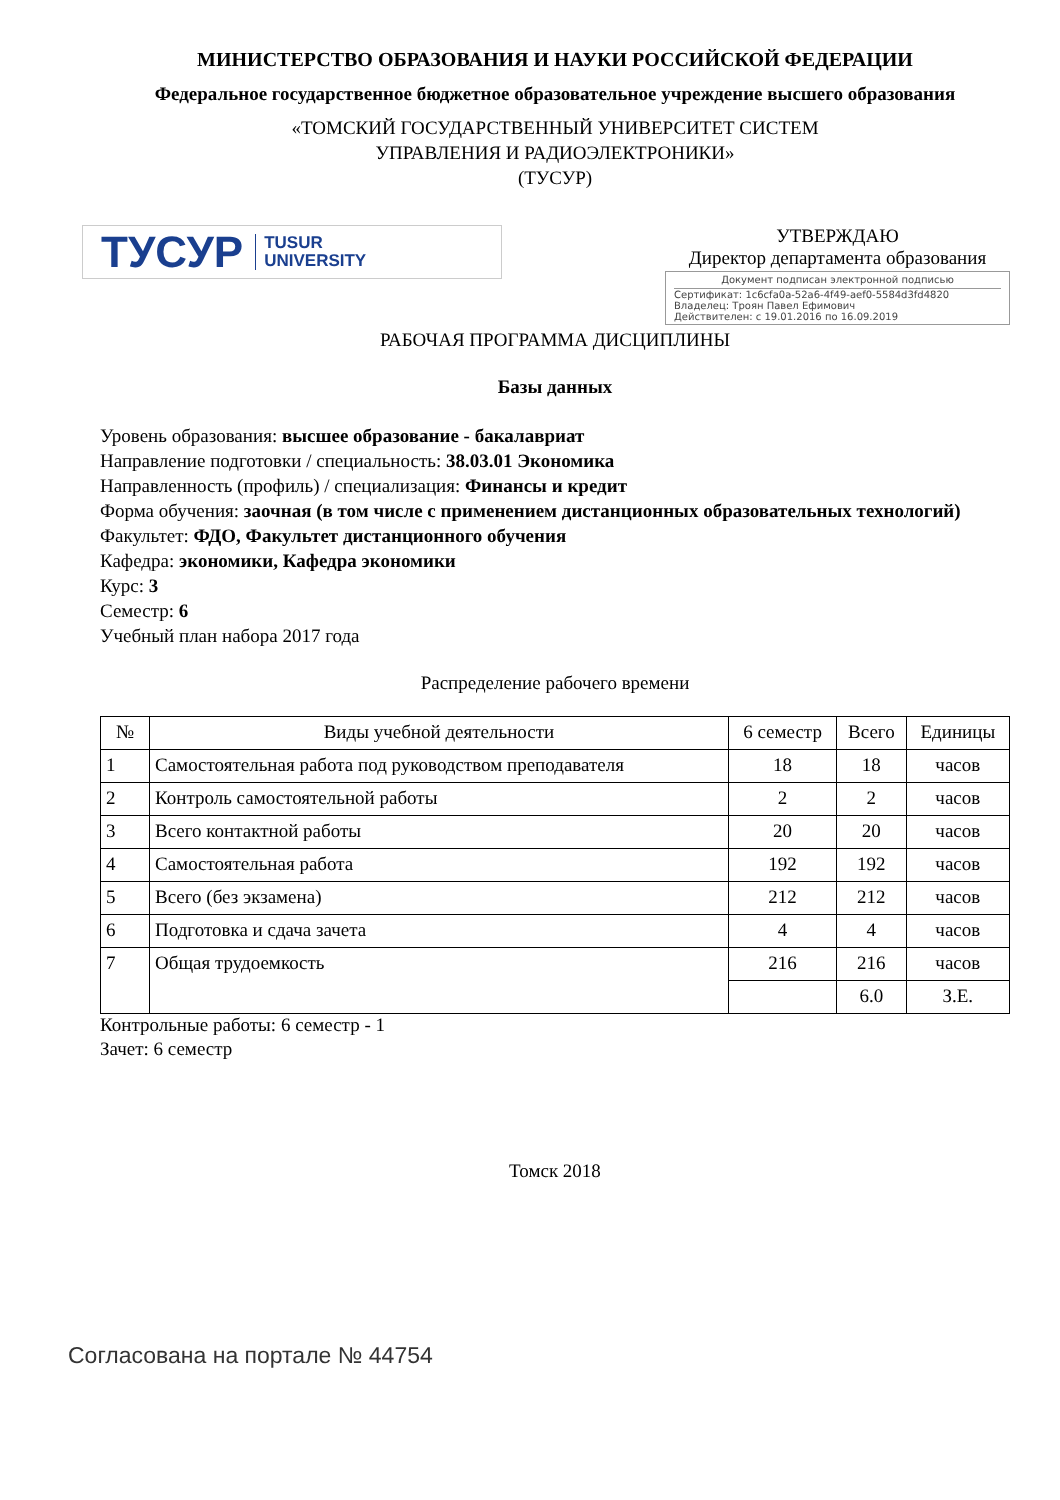МИНИСТЕРСТВО ОБРАЗОВАНИЯ И НАУКИ РОССИЙСКОЙ ФЕДЕРАЦИИ
Федеральное государственное бюджетное образовательное учреждение высшего образования
«ТОМСКИЙ ГОСУДАРСТВЕННЫЙ УНИВЕРСИТЕТ СИСТЕМ
УПРАВЛЕНИЯ И РАДИОЭЛЕКТРОНИКИ»
(ТУСУР)
ТУСУР TUSUR
UNIVERSITY
УТВЕРЖДАЮ
Директор департамента образования
Документ подписан электронной подписью
Сертификат: 1c6cfa0a-52a6-4f49-aef0-5584d3fd4820
Владелец: Троян Павел Ефимович
Действителен: с 19.01.2016 по 16.09.2019
РАБОЧАЯ ПРОГРАММА ДИСЦИПЛИНЫ
Базы данных
Уровень образования: высшее образование - бакалавриат
Направление подготовки / специальность: 38.03.01 Экономика
Направленность (профиль) / специализация: Финансы и кредит
Форма обучения: заочная (в том числе с применением дистанционных образовательных технологий)
Факультет: ФДО, Факультет дистанционного обучения
Кафедра: экономики, Кафедра экономики
Курс: 3
Семестр: 6
Учебный план набора 2017 года
Распределение рабочего времени
| № | Виды учебной деятельности | 6 семестр | Всего | Единицы |
| --- | --- | --- | --- | --- |
| 1 | Самостоятельная работа под руководством преподавателя | 18 | 18 | часов |
| 2 | Контроль самостоятельной работы | 2 | 2 | часов |
| 3 | Всего контактной работы | 20 | 20 | часов |
| 4 | Самостоятельная работа | 192 | 192 | часов |
| 5 | Всего (без экзамена) | 212 | 212 | часов |
| 6 | Подготовка и сдача зачета | 4 | 4 | часов |
| 7 | Общая трудоемкость | 216 | 216 | часов |
| | | | 6.0 | З.Е. |
Контрольные работы: 6 семестр - 1
Зачет: 6 семестр
Томск 2018
Согласована на портале № 44754